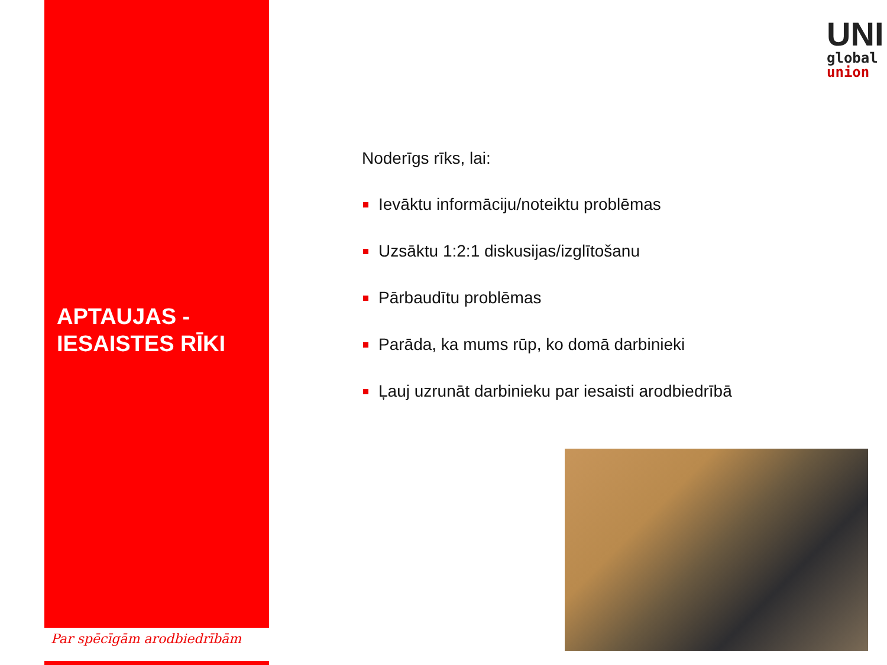APTAUJAS -
IESAISTES RĪKI
Par spēcīgām arodbiedrībām
UNI
global
union
Noderīgs rīks, lai:
Ievāktu informāciju/noteiktu problēmas
Uzsāktu 1:2:1 diskusijas/izglītošanu
Pārbaudītu problēmas
Parāda, ka mums rūp, ko domā darbinieki
Ļauj uzrunāt darbinieku par iesaisti arodbiedrībā